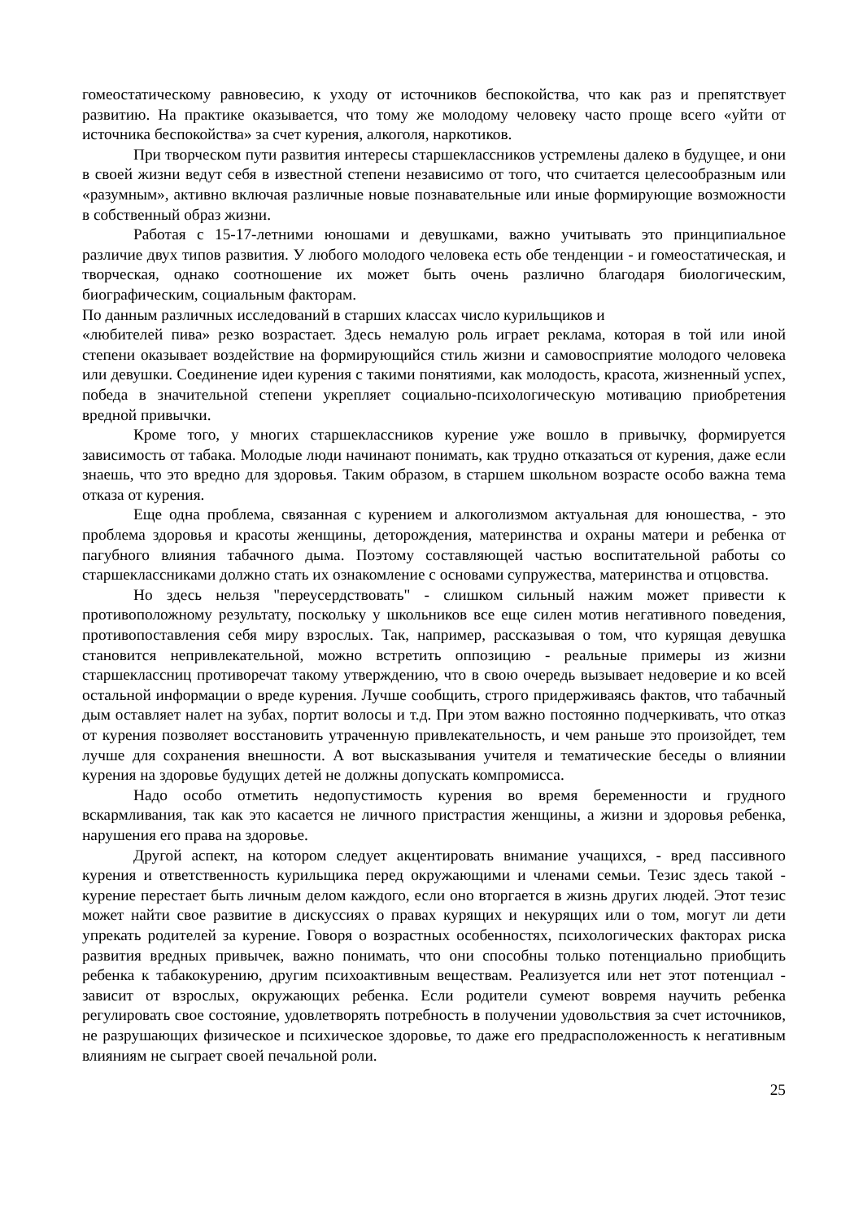гомеостатическому равновесию, к уходу от источников беспокойства, что как раз и препятствует развитию. На практике оказывается, что тому же молодому человеку часто проще всего «уйти от источника беспокойства» за счет курения, алкоголя, наркотиков.
При творческом пути развития интересы старшеклассников устремлены далеко в будущее, и они в своей жизни ведут себя в известной степени независимо от того, что считается целесообразным или «разумным», активно включая различные новые познавательные или иные формирующие возможности в собственный образ жизни.
Работая с 15-17-летними юношами и девушками, важно учитывать это принципиальное различие двух типов развития. У любого молодого человека есть обе тенденции - и гомеостатическая, и творческая, однако соотношение их может быть очень различно благодаря биологическим, биографическим, социальным факторам.
По данным различных исследований в старших классах число курильщиков и
«любителей пива» резко возрастает. Здесь немалую роль играет реклама, которая в той или иной степени оказывает воздействие на формирующийся стиль жизни и самовосприятие молодого человека или девушки. Соединение идеи курения с такими понятиями, как молодость, красота, жизненный успех, победа в значительной степени укрепляет социально-психологическую мотивацию приобретения вредной привычки.
Кроме того, у многих старшеклассников курение уже вошло в привычку, формируется зависимость от табака. Молодые люди начинают понимать, как трудно отказаться от курения, даже если знаешь, что это вредно для здоровья. Таким образом, в старшем школьном возрасте особо важна тема отказа от курения.
Еще одна проблема, связанная с курением и алкоголизмом актуальная для юношества, - это проблема здоровья и красоты женщины, деторождения, материнства и охраны матери и ребенка от пагубного влияния табачного дыма. Поэтому составляющей частью воспитательной работы со старшеклассниками должно стать их ознакомление с основами супружества, материнства и отцовства.
Но здесь нельзя "переусердствовать" - слишком сильный нажим может привести к противоположному результату, поскольку у школьников все еще силен мотив негативного поведения, противопоставления себя миру взрослых. Так, например, рассказывая о том, что курящая девушка становится непривлекательной, можно встретить оппозицию - реальные примеры из жизни старшеклассниц противоречат такому утверждению, что в свою очередь вызывает недоверие и ко всей остальной информации о вреде курения. Лучше сообщить, строго придерживаясь фактов, что табачный дым оставляет налет на зубах, портит волосы и т.д. При этом важно постоянно подчеркивать, что отказ от курения позволяет восстановить утраченную привлекательность, и чем раньше это произойдет, тем лучше для сохранения внешности. А вот высказывания учителя и тематические беседы о влиянии курения на здоровье будущих детей не должны допускать компромисса.
Надо особо отметить недопустимость курения во время беременности и грудного вскармливания, так как это касается не личного пристрастия женщины, а жизни и здоровья ребенка, нарушения его права на здоровье.
Другой аспект, на котором следует акцентировать внимание учащихся, - вред пассивного курения и ответственность курильщика перед окружающими и членами семьи. Тезис здесь такой - курение перестает быть личным делом каждого, если оно вторгается в жизнь других людей. Этот тезис может найти свое развитие в дискуссиях о правах курящих и некурящих или о том, могут ли дети упрекать родителей за курение. Говоря о возрастных особенностях, психологических факторах риска развития вредных привычек, важно понимать, что они способны только потенциально приобщить ребенка к табакокурению, другим психоактивным веществам. Реализуется или нет этот потенциал - зависит от взрослых, окружающих ребенка. Если родители сумеют вовремя научить ребенка регулировать свое состояние, удовлетворять потребность в получении удовольствия за счет источников, не разрушающих физическое и психическое здоровье, то даже его предрасположенность к негативным влияниям не сыграет своей печальной роли.
25